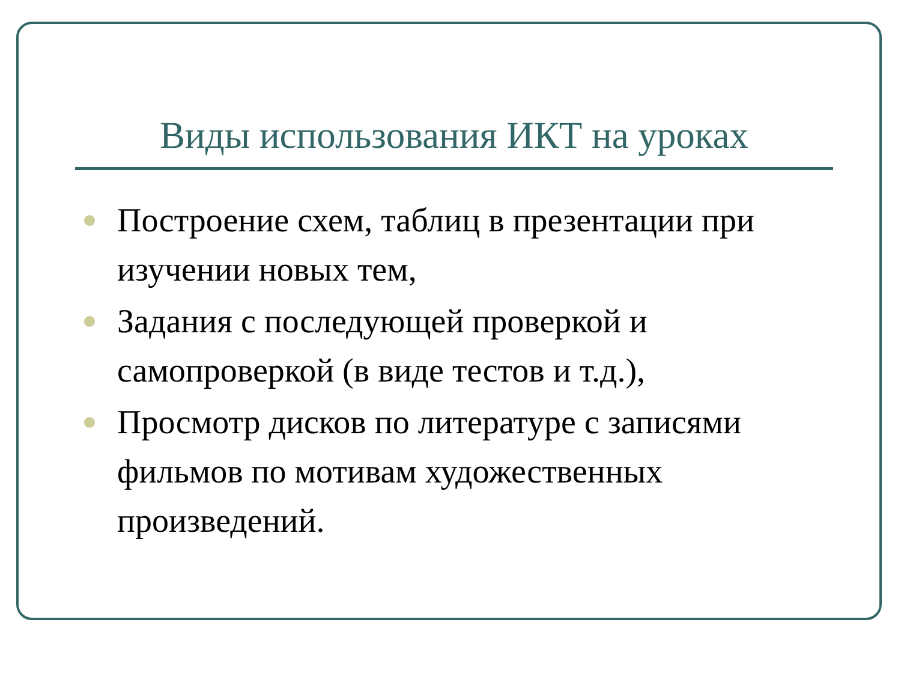Виды использования ИКТ на уроках
Построение схем, таблиц в презентации при изучении новых тем,
Задания с последующей проверкой и самопроверкой (в виде тестов и т.д.),
Просмотр дисков по литературе с записями фильмов по мотивам художественных произведений.